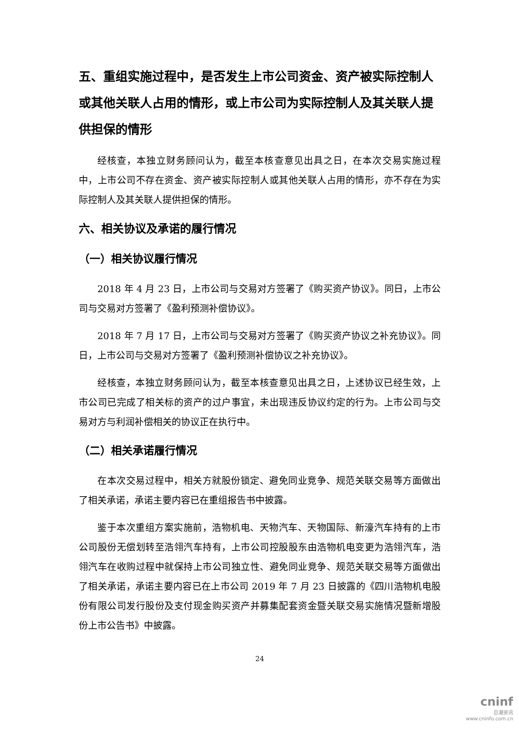五、重组实施过程中，是否发生上市公司资金、资产被实际控制人或其他关联人占用的情形，或上市公司为实际控制人及其关联人提供担保的情形
经核查，本独立财务顾问认为，截至本核查意见出具之日，在本次交易实施过程中，上市公司不存在资金、资产被实际控制人或其他关联人占用的情形，亦不存在为实际控制人及其关联人提供担保的情形。
六、相关协议及承诺的履行情况
（一）相关协议履行情况
2018 年 4 月 23 日，上市公司与交易对方签署了《购买资产协议》。同日，上市公司与交易对方签署了《盈利预测补偿协议》。
2018 年 7 月 17 日，上市公司与交易对方签署了《购买资产协议之补充协议》。同日，上市公司与交易对方签署了《盈利预测补偿协议之补充协议》。
经核查，本独立财务顾问认为，截至本核查意见出具之日，上述协议已经生效，上市公司已完成了相关标的资产的过户事宜，未出现违反协议约定的行为。上市公司与交易对方与利润补偿相关的协议正在执行中。
（二）相关承诺履行情况
在本次交易过程中，相关方就股份锁定、避免同业竞争、规范关联交易等方面做出了相关承诺，承诺主要内容已在重组报告书中披露。
鉴于本次重组方案实施前，浩物机电、天物汽车、天物国际、新濠汽车持有的上市公司股份无偿划转至浩翎汽车持有，上市公司控股股东由浩物机电变更为浩翎汽车，浩翎汽车在收购过程中就保持上市公司独立性、避免同业竞争、规范关联交易等方面做出了相关承诺，承诺主要内容已在上市公司 2019 年 7 月 23 日披露的《四川浩物机电股份有限公司发行股份及支付现金购买资产并募集配套资金暨关联交易实施情况暨新增股份上市公告书》中披露。
24
cninf
巨潮资讯
www.cninfo.com.cn